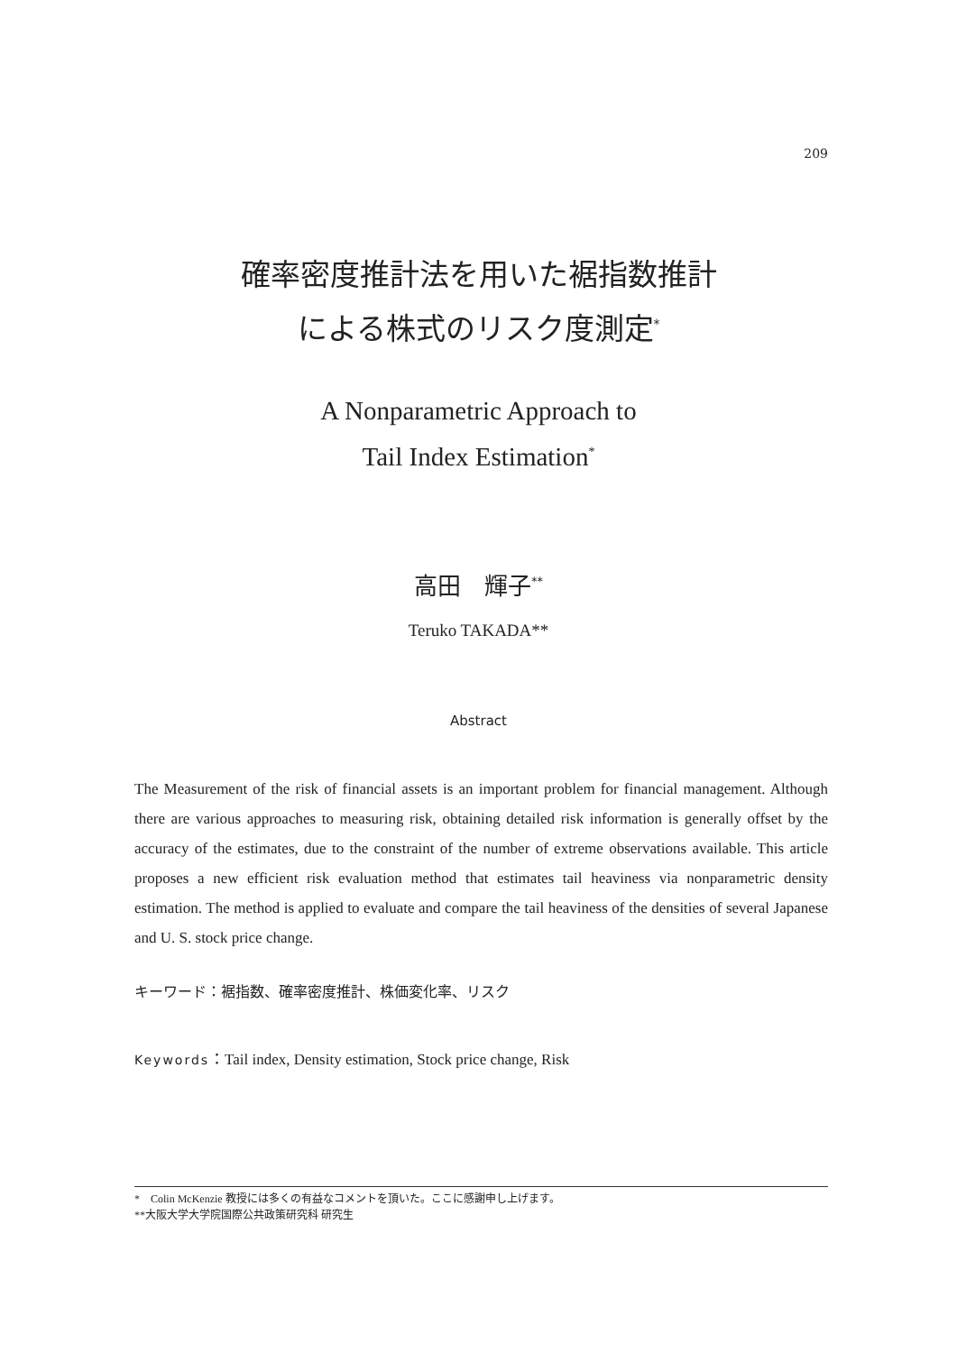209
確率密度推計法を用いた裾指数推計
による株式のリスク度測定<sup>*</sup>
A Nonparametric Approach to
Tail Index Estimation<sup>*</sup>
高田　輝子<sup>**</sup>
Teruko TAKADA**
Abstract
The Measurement of the risk of financial assets is an important problem for financial management. Although there are various approaches to measuring risk, obtaining detailed risk information is generally offset by the accuracy of the estimates, due to the constraint of the number of extreme observations available. This article proposes a new efficient risk evaluation method that estimates tail heaviness via nonparametric density estimation. The method is applied to evaluate and compare the tail heaviness of the densities of several Japanese and U. S. stock price change.
キーワード：裾指数、確率密度推計、株価変化率、リスク
Keywords：Tail index, Density estimation, Stock price change, Risk
*　Colin McKenzie 教授には多くの有益なコメントを頂いた。ここに感謝申し上げます。
**大阪大学大学院国際公共政策研究科 研究生